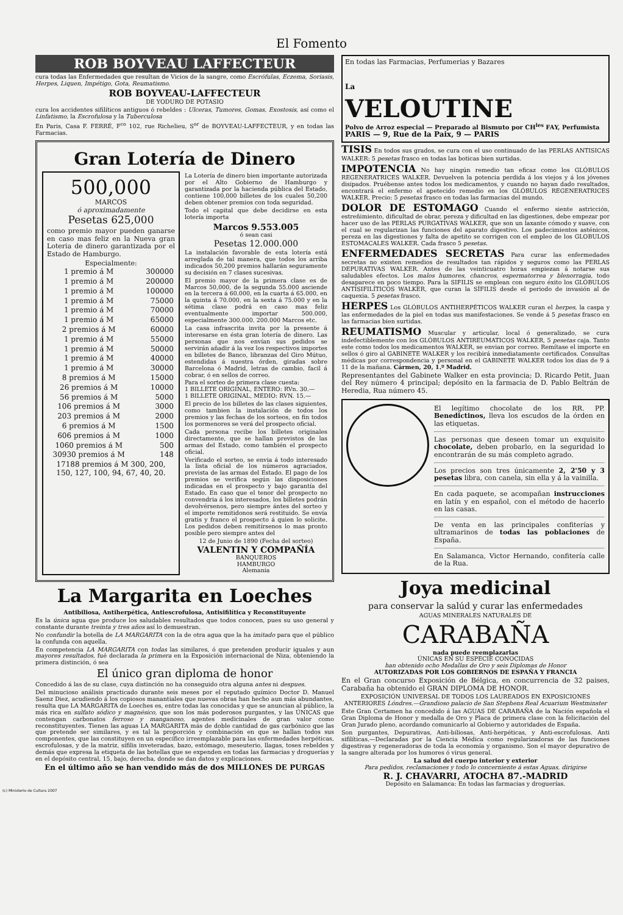El Fomento
ROB BOYVEAU LAFFECTEUR
cura todas las Enfermedades que resultan de Vicios de la sangre, como Escrófulas, Eczema, Soriasis, Herpes, Liquen, Impétigo, Gota, Reumatismo.
ROB BOYVEAU-LAFFECTEUR
DE YODURO DE POTASIO
cura los accidentes sifilíticos antiguos ó rebeldes : Ulceras, Tumores, Gomas, Exostosis, así como el Linfatismo, la Escrofulosa y la Tuberculosa
En Paris, Casa F. FERRÉ, F<sup>co</sup> 102, rue Richelieu, S<sup>or</sup> de BOYVEAU-LAFFECTEUR, y en todas las Farmacias.
Gran Lotería de Dinero
500,000
MARCOS
ó aproximadamente
Pesetas 625,000
como premio mayor pueden ganarse en caso mas feliz en la Nueva gran Loteria de dinero garantizada por el Estado de Hamburgo.
Especialmente:
| 1 premio á M | 300000 |
| 1 premio á M | 200000 |
| 1 premio á M | 100000 |
| 1 premio á M | 75000 |
| 1 premio á M | 70000 |
| 1 premio á M | 65000 |
| 2 premios á M | 60000 |
| 1 premio á M | 55000 |
| 1 premio á M | 50000 |
| 1 premio á M | 40000 |
| 1 premio á M | 30000 |
| 8 premios á M | 15000 |
| 26 premios á M | 10000 |
| 56 premios á M | 5000 |
| 106 premios á M | 3000 |
| 203 premios á M | 2000 |
| 6 premios á M | 1500 |
| 606 premios á M | 1000 |
| 1060 premios á M | 500 |
| 30930 premios á M | 148 |
| 17188 premios á M 300, 200, 150, 127, 100, 94, 67, 40, 20. | |
La Lotería de dinero bien importante autorizada por el Alto Gobierno de Hamburgo y garantizada por la hacienda pública del Estado, contiene 100,000 billetes de los cuales 50,200 deben obtener premios con toda seguridad.
Todo el capital que debe decidirse en esta lotería importa
Marcos 9.553.005
ó sean casi
Pesetas 12.000.000
La instalación favorable de esta lotería está arreglada de tal manera, que todos los arriba indicados 50,200 premios hallarán seguramente su decisión en 7 clases sucesivas.
El premio mayor de la primera clase es de Marcos 50,000, de la segunda 55.000 asciende en la tercera á 60.000, en la cuarta á 65.000, en la quinta á 70.000, en la sexta á 75.000 y en la sétima clase podrá en caso mas feliz eventualmente importar 500.000, especialmente 300.000. 200.000 Marcos etc.
La casa infrascrita invita por la presente á interesarse en ésta gran lotería de dinero. Las personas que nos envían sus pedidos se servirán añadir á la vez los respectivos importes en billetes de Banco, libranzas del Giro Mútuo, estendidas á nuestra órden, giradas sobre Barcelona ó Madrid, letras de cambio, facil á cobrar, ó en sellos de correo.
Para el sorteo de primera clase cuesta:
1 BILLETE ORIGINAL, ENTERO: RVn. 30.—
1 BILLETE ORIGINAL, MEDIO: RVN. 15.—
El precio de los billetes de las clases siguientes, como tambien la instalación de todos los premios y las fechas de los sorteos, en fin todos los pormenores se verá del prospecto oficial.
Cada persona recibe los billetes originales directamente, que se hallan previstos de las armas del Estado, como también el prospecto oficial.
Verificado el sorteo, se envia á todo interesado la lista oficial de los números agraciados, prevista de las armas del Estado. El pago de los premios se verifica según las disposiciones indicadas en el prospecto y bajo garantía del Estado. En caso que el tenor del prospecto no convendria á los interesados, los billetes podrán devolvérsenos, pero siempre ántes del sorteo y el importe remitidonos será restituido. Se envía gratis y franco el prospecto á quien lo solicite. Los pedidos deben remitírsenos lo mas pronto posible pero siempre antes del
12 de Junio de 1890 (Fecha del sorteo)
VALENTIN Y COMPAÑÍA
BANQUEROS
HAMBURGO
Alemania
La Margarita en Loeches
Antibiliosa, Antiherpética, Antiescrofulosa, Antisifilítica y Reconstituyente
Es la única agua que produce los saludables resultados que todos conocen, pues su uso general y constante durante treinta y tres años así lo demuestran.
No confundir la botella de LA MARGARITA con la de otra agua que la ha imitado para que el público la confunda con aquella.
En competencia LA MARGARITA con todas las similares, ó que pretenden producir iguales y aun mayores resultados, fué declarada la primera en la Exposición internacional de Niza, obteniendo la primera distinción, ó sea
El único gran diploma de honor
Concedido á las de su clase, cuya distinción no ha conseguido otra alguna antes ni despues.
Del minucioso análisis practicado durante seis meses por el reputado químico Doctor D. Manuel Saenz Diez, acudiendo á los copiosos manantiales que nuevas obras han hecho aun más abundantes, resulta que LA MARGARITA de Loeches es, entre todas las conocidas y que se anuncian al público, la más rica en sulfato sódico y magnésico, que son los más poderosos purgantes, y las ÚNICAS que contengan carbonatos ferroso y manganoso, agentes medicinales de gran valor como reconstituyentes. Tienen las aguas LA MARGARITA más de doble cantidad de gas carbónico que las que pretende ser similares, y es tal la proporción y combinación en que se hallan todos sus componentes, que las constituyen en un específico irreemplazable para las enfermedades herpéticas, escrofulosas, y de la matriz, sífilis inveteradas, bazo, estómago, meseuterio, llagas, toses rebeldes y demás que expresa la etiqueta de las botellas que se expenden en todas las farmacias y droguerías y en el depósito central, 15, bajo, derecha, donde se dan datos y explicaciones.
En el último año se han vendido más de dos MILLONES DE PURGAS
En todas las Farmacias, Perfumerias y Bazares
La
VELOUTINE
Polvo de Arroz especial — Preparado al Bismuto por CH<sup>les</sup> FAY, Perfumista
PARIS — 9, Rue de la Paix, 9 — PARIS
TISIS En todos sus grados, se cura con el uso continuado de las PERLAS ANTISICAS WALKER: 5 pesetas frasco en todas las boticas bien surtidas.
IMPOTENCIA No hay ningún remedio tan eficaz como los GLÓBULOS REGENERATRICES WALKER. Devuelven la potencia perdida á los viejos y á los jóvenes disipados. Pruébense antes todos los medicamentos, y cuando no hayan dado resultados, encontrará el enfermo el apetecido remedio en los GLÓBULOS REGENERATRICES WALKER. Precio: 5 pesetas frasco en todas las farmacias del mundo.
DOLOR DE ESTOMAGO Cuando el enfermo siente astricción, estreñimiento, dificultad de obrar, pereza y dificultad en las digestiones, debe empezar por hacer uso de las PERLAS PURGATIVAS WALKER, que son un laxante cómodo y suave, con el cual se regularizan las funciones del aparato digestivo. Los padecimientos asténicos, pereza en las digestiones y falta de apetito se corrigen con el empleo de los GLOBULOS ESTOMACALES WALKER. Cada frasco 5 pesetas.
ENFERMEDADES SECRETAS Para curar las enfermedades secretas no existen remedios de resultados tan rápidos y seguros como las PERLAS DEPURATIVAS WALKER. Antes de las veinticuatro horas empiezan á notarse sus saludables efectos. Los malos humores, chancros, espermatorrea y blenorragia, todo desaparece en poco tiempo. Para la SIFILIS se emplean con seguro éxito los GLÓBULOS ANTISIFILÍTICOS WALKER, que curan la SÍFILIS desde el periodo de invasión al de caquexia. 5 pesetas frasco.
HERPES Los GLÓBULOS ANTIHERPÉTICOS WALKER curan el herpes, la caspa y las enfermedades de la piel en todas sus manifestaciones. Se vende á 5 pesetas frasco en las farmacias bien surtidas.
REUMATISMO Muscular y articular, local ó generalizado, se cura indefectiblemente con los GLÓBULOS ANTIREUMATICOS WALKER, 5 pesetas caja. Tanto este como todos los medicamentos WALKER, se envian por correo. Remítase el importe en sellos ó giro al GABINETE WALKER y los recibirá inmediatamente certificados. Consultas médicas por correspondencia y personal en el GABINETE WALKER todos los dias de 9 á 11 de la mañana. Cármen, 20, 1.º Madrid.
Representantes del Gabinete Walker en esta provincia; D. Ricardo Petit, Juan del Rey número 4 principal; depósito en la farmacia de D. Pablo Beltrán de Heredia, Rua número 45.
El legítimo chocolate de los RR. PP. Benedictinos, lleva los escudos de la órden en las etiquetas.
Las personas que deseen tomar un exquisito chocolate, deben probarlo, en la seguridad lo encontrarán de su más completo agrado.
Los precios son tres únicamente 2, 2'50 y 3 pesetas libra, con canela, sin ella y á la vainilla.
En cada paquete, se acompañan instrucciones en latín y en español, con el método de hacerlo en las casas.
De venta en las principales confiterías y ultramarinos de todas las poblaciones de España.
En Salamanca, Victor Hernando, confitería calle de la Rua.
Joya medicinal
para conservar la salúd y curar las enfermedades
AGUAS MINERALES NATURALES DE
CARABAÑA
nada puede reemplazarlas
ÚNICAS EN SU ESPECIE CONOCIDAS
han obtenido ocho Medallas de Oro y seis Diplomas de Honor
AUTORIZADAS POR LOS GOBIERNOS DE ESPAÑA Y FRANCIA
En el Gran concurso Exposición de Bélgica, en concurrencia de 32 paises, Carabaña ha obtenido el GRAN DIPLOMA DE HONOR.
EXPOSICIÓN UNIVERSAL DE TODOS LOS LAUREADOS EN EXPOSICIONES ANTERIORES Lóndres.—Grandioso palacio de San Stephens Real Acuarium Westminster
Este Gran Certamen ha concedido á las AGUAS DE CARABAÑA de la Nación española el Gran Diploma de Honor y medalla de Oro y Placa de primera clase con la felicitación del Gran Jurado pleno, acordando comunicarlo al Gobierno y autoridades de España.
Son purgantes, Depurativas, Anti-biliosas, Anti-herpéticas, y Anti-escrofulosas. Anti sifilíticas.—Declaradas por la Ciencia Médica como regularizadoras de las funciones digestivas y regeneradoras de toda la economía y organismo. Son el mayor depurativo de la sangre alterada por los humores ó virus general.
La salud del cuerpo interior y exterior
Para pedidos, reclamaciones y todo lo concerniente á estas Aguas, dirigirse
R. J. CHAVARRI, ATOCHA 87.-MADRID
Depósito en Salamanca: En todas las farmacias y droguerías.
(c) Ministerio de Cultura 2007